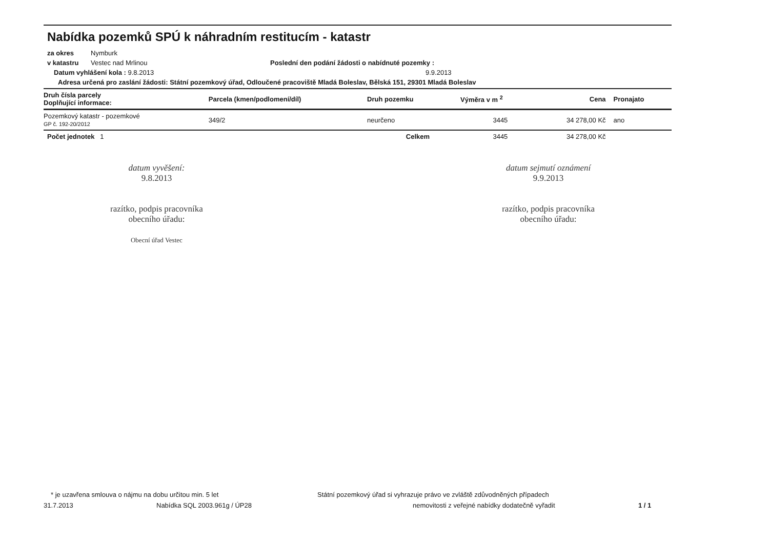Nabídka pozemků SPÚ k náhradním restitucím - katastr
za okres Nymburk
v katastru Vestec nad Mrlinou Poslední den podání žádosti o nabídnuté pozemky :
Datum vyhlášení kola : 9.8.2013 9.9.2013
Adresa určená pro zaslání žádosti: Státní pozemkový úřad, Odloučené pracoviště Mladá Boleslav, Bělská 151, 29301 Mladá Boleslav
| Druh čísla parcely Doplňující informace: | Parcela (kmen/podlomení/díl) | Druh pozemku | Výměra v m <sup>2</sup> | Cena | Pronajato |
| --- | --- | --- | --- | --- | --- |
| Pozemkový katastr - pozemkové GP č. 192-20/2012 | 349/2 | neurčeno | 3445 | 34 278,00 Kč | ano |
| Počet jednotek 1 | | Celkem | 3445 | 34 278,00 Kč | |
datum vyvěšení:
9.8.2013
razítko, podpis pracovníka
obecního úřadu:
Obecní úřad Vestec
datum sejmutí oznámení
9.9.2013
razítko, podpis pracovníka
obecního úřadu:
* je uzavřena smlouva o nájmu na dobu určitou min. 5 let Státní pozemkový úřad si vyhrazuje právo ve zvláště zdůvodněných případech
31.7.2013 Nabídka SQL 2003.961g / ÚP28 nemovitosti z veřejné nabídky dodatečně vyřadit 1 / 1